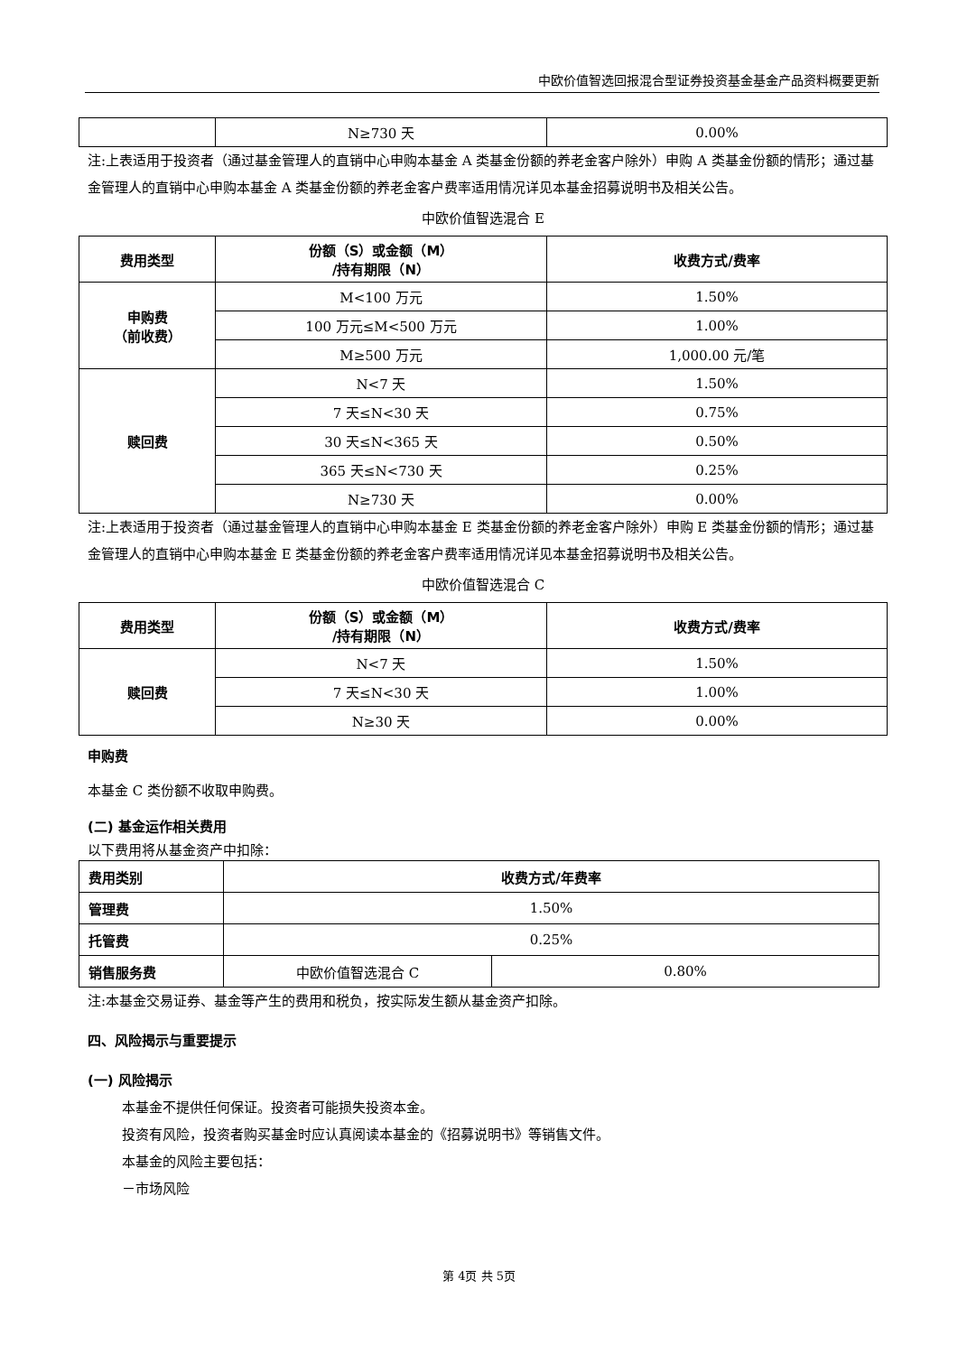中欧价值智选回报混合型证券投资基金基金产品资料概要更新
| | N≥730 天 | 0.00% |
注:上表适用于投资者（通过基金管理人的直销中心申购本基金 A 类基金份额的养老金客户除外）申购 A 类基金份额的情形；通过基金管理人的直销中心申购本基金 A 类基金份额的养老金客户费率适用情况详见本基金招募说明书及相关公告。
中欧价值智选混合 E
| 费用类型 | 份额（S）或金额（M） /持有期限（N） | 收费方式/费率 |
| --- | --- | --- |
| 申购费 （前收费） | M<100 万元 | 1.50% |
| | 100 万元≤M<500 万元 | 1.00% |
| | M≥500 万元 | 1,000.00 元/笔 |
| 赎回费 | N<7 天 | 1.50% |
| | 7 天≤N<30 天 | 0.75% |
| | 30 天≤N<365 天 | 0.50% |
| | 365 天≤N<730 天 | 0.25% |
| | N≥730 天 | 0.00% |
注:上表适用于投资者（通过基金管理人的直销中心申购本基金 E 类基金份额的养老金客户除外）申购 E 类基金份额的情形；通过基金管理人的直销中心申购本基金 E 类基金份额的养老金客户费率适用情况详见本基金招募说明书及相关公告。
中欧价值智选混合 C
| 费用类型 | 份额（S）或金额（M） /持有期限（N） | 收费方式/费率 |
| --- | --- | --- |
| 赎回费 | N<7 天 | 1.50% |
| | 7 天≤N<30 天 | 1.00% |
| | N≥30 天 | 0.00% |
申购费
本基金 C 类份额不收取申购费。
(二) 基金运作相关费用
以下费用将从基金资产中扣除：
| 费用类别 | 收费方式/年费率 | |
| --- | --- | --- |
| 管理费 | 1.50% | |
| 托管费 | 0.25% | |
| 销售服务费 | 中欧价值智选混合 C | 0.80% |
注:本基金交易证券、基金等产生的费用和税负，按实际发生额从基金资产扣除。
四、风险揭示与重要提示
(一) 风险揭示
本基金不提供任何保证。投资者可能损失投资本金。
投资有风险，投资者购买基金时应认真阅读本基金的《招募说明书》等销售文件。
本基金的风险主要包括：
－市场风险
第 4页 共 5页